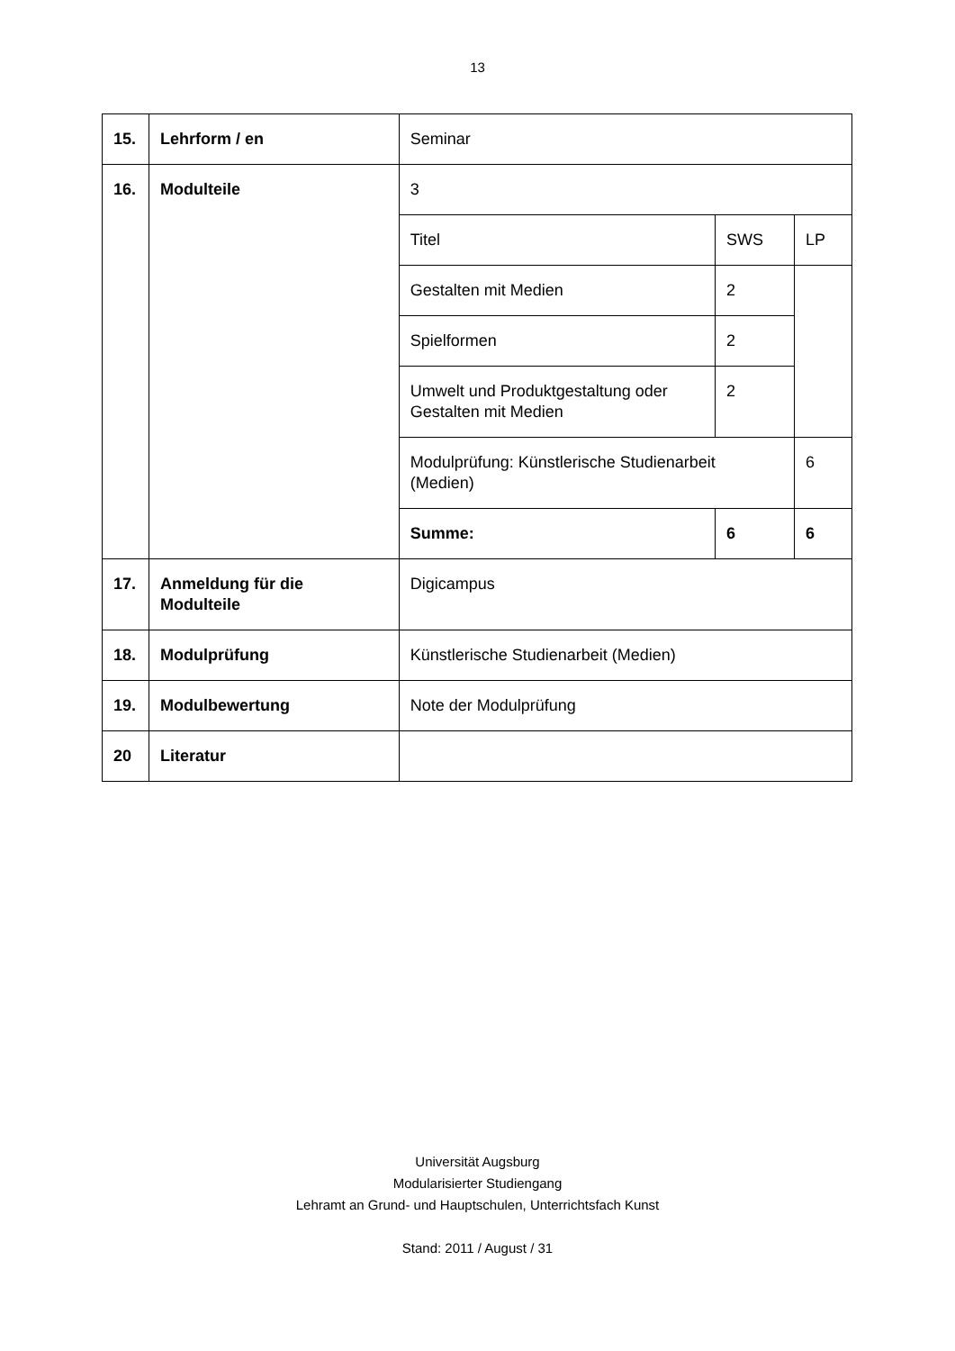13
| 15. | Lehrform / en | Seminar | | |
| 16. | Modulteile | 3 | | |
| | | Titel | SWS | LP |
| | | Gestalten mit Medien | 2 | |
| | | Spielformen | 2 | |
| | | Umwelt und Produktgestaltung oder Gestalten mit Medien | 2 | |
| | | Modulprüfung: Künstlerische Studienarbeit (Medien) | | 6 |
| | | Summe: | 6 | 6 |
| 17. | Anmeldung für die Modulteile | Digicampus | | |
| 18. | Modulprüfung | Künstlerische Studienarbeit (Medien) | | |
| 19. | Modulbewertung | Note der Modulprüfung | | |
| 20 | Literatur | | | |
Universität Augsburg
Modularisierter Studiengang
Lehramt an Grund- und Hauptschulen, Unterrichtsfach Kunst
Stand: 2011 / August / 31